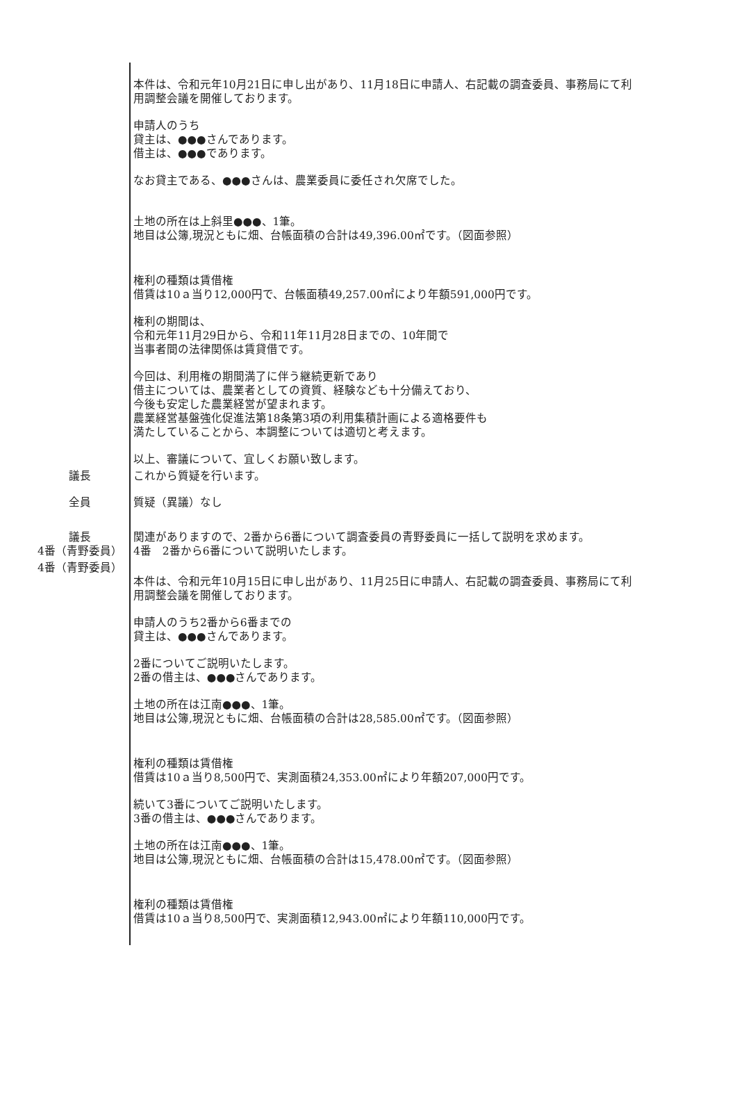本件は、令和元年10月21日に申し出があり、11月18日に申請人、右記載の調査委員、事務局にて利用調整会議を開催しております。
申請人のうち
貸主は、●●●さんであります。
借主は、●●●であります。
なお貸主である、●●●さんは、農業委員に委任され欠席でした。
土地の所在は上斜里●●●、1筆。
地目は公簿,現況ともに畑、台帳面積の合計は49,396.00㎡です。（図面参照）
権利の種類は賃借権
借賃は10ａ当り12,000円で、台帳面積49,257.00㎡により年額591,000円です。
権利の期間は、
令和元年11月29日から、令和11年11月28日までの、10年間で
当事者間の法律関係は賃貸借です。
今回は、利用権の期間満了に伴う継続更新であり
借主については、農業者としての資質、経験なども十分備えており、
今後も安定した農業経営が望まれます。
農業経営基盤強化促進法第18条第3項の利用集積計画による適格要件も
満たしていることから、本調整については適切と考えます。
以上、審議について、宜しくお願い致します。
議長 これから質疑を行います。
全員 質疑（異議）なし
議長 関連がありますので、2番から6番について調査委員の青野委員に一括して説明を求めます。
4番（青野委員） 4番　2番から6番について説明いたします。
4番（青野委員）
本件は、令和元年10月15日に申し出があり、11月25日に申請人、右記載の調査委員、事務局にて利用調整会議を開催しております。
申請人のうち2番から6番までの
貸主は、●●●さんであります。
2番についてご説明いたします。
2番の借主は、●●●さんであります。
土地の所在は江南●●●、1筆。
地目は公簿,現況ともに畑、台帳面積の合計は28,585.00㎡です。（図面参照）
権利の種類は賃借権
借賃は10ａ当り8,500円で、実測面積24,353.00㎡により年額207,000円です。
続いて3番についてご説明いたします。
3番の借主は、●●●さんであります。
土地の所在は江南●●●、1筆。
地目は公簿,現況ともに畑、台帳面積の合計は15,478.00㎡です。（図面参照）
権利の種類は賃借権
借賃は10ａ当り8,500円で、実測面積12,943.00㎡により年額110,000円です。